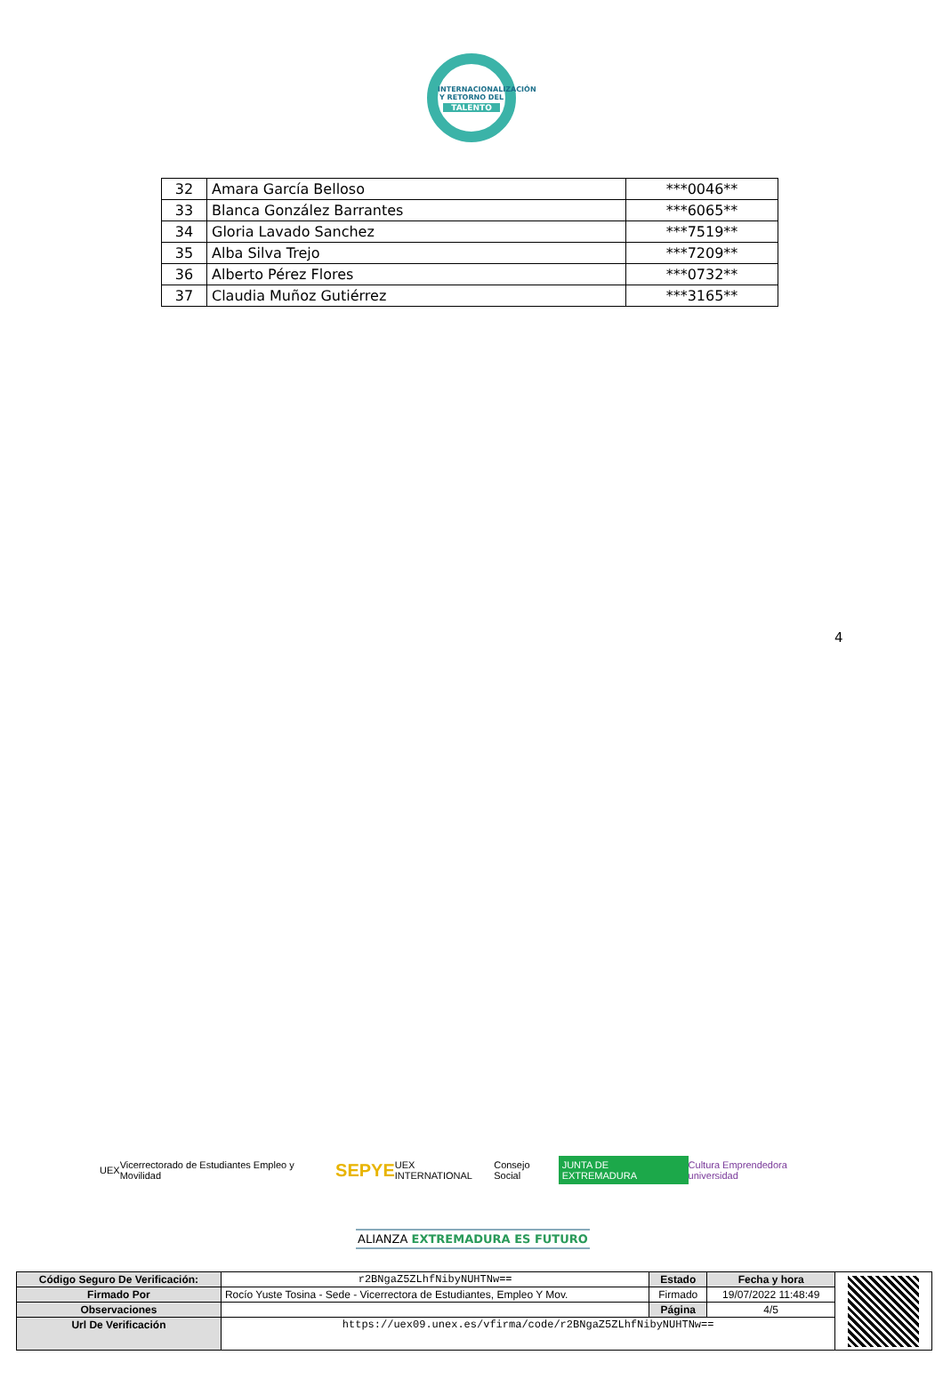INTERNACIONALIZACIÓN Y RETORNO DEL
TALENTO
| 32 | Amara García Belloso | ***0046** |
| 33 | Blanca González Barrantes | ***6065** |
| 34 | Gloria Lavado Sanchez | ***7519** |
| 35 | Alba Silva Trejo | ***7209** |
| 36 | Alberto Pérez Flores | ***0732** |
| 37 | Claudia Muñoz Gutiérrez | ***3165** |
4
UEX Vicerrectorado de Estudiantes Empleo y Movilidad SEPYE UEX INTERNATIONAL Consejo Social JUNTA DE EXTREMADURA Cultura Emprendedora universidad
ALIANZA EXTREMADURA ES FUTURO
| Código Seguro De Verificación: | r2BNgaZ5ZLhfNibyNUHTNw== | Estado | Fecha y hora | |
| Firmado Por | Rocío Yuste Tosina - Sede - Vicerrectora de Estudiantes, Empleo Y Mov. | Firmado | 19/07/2022 11:48:49 | |
| Observaciones | | Página | 4/5 | |
| Url De Verificación | https://uex09.unex.es/vfirma/code/r2BNgaZ5ZLhfNibyNUHTNw== | | | |